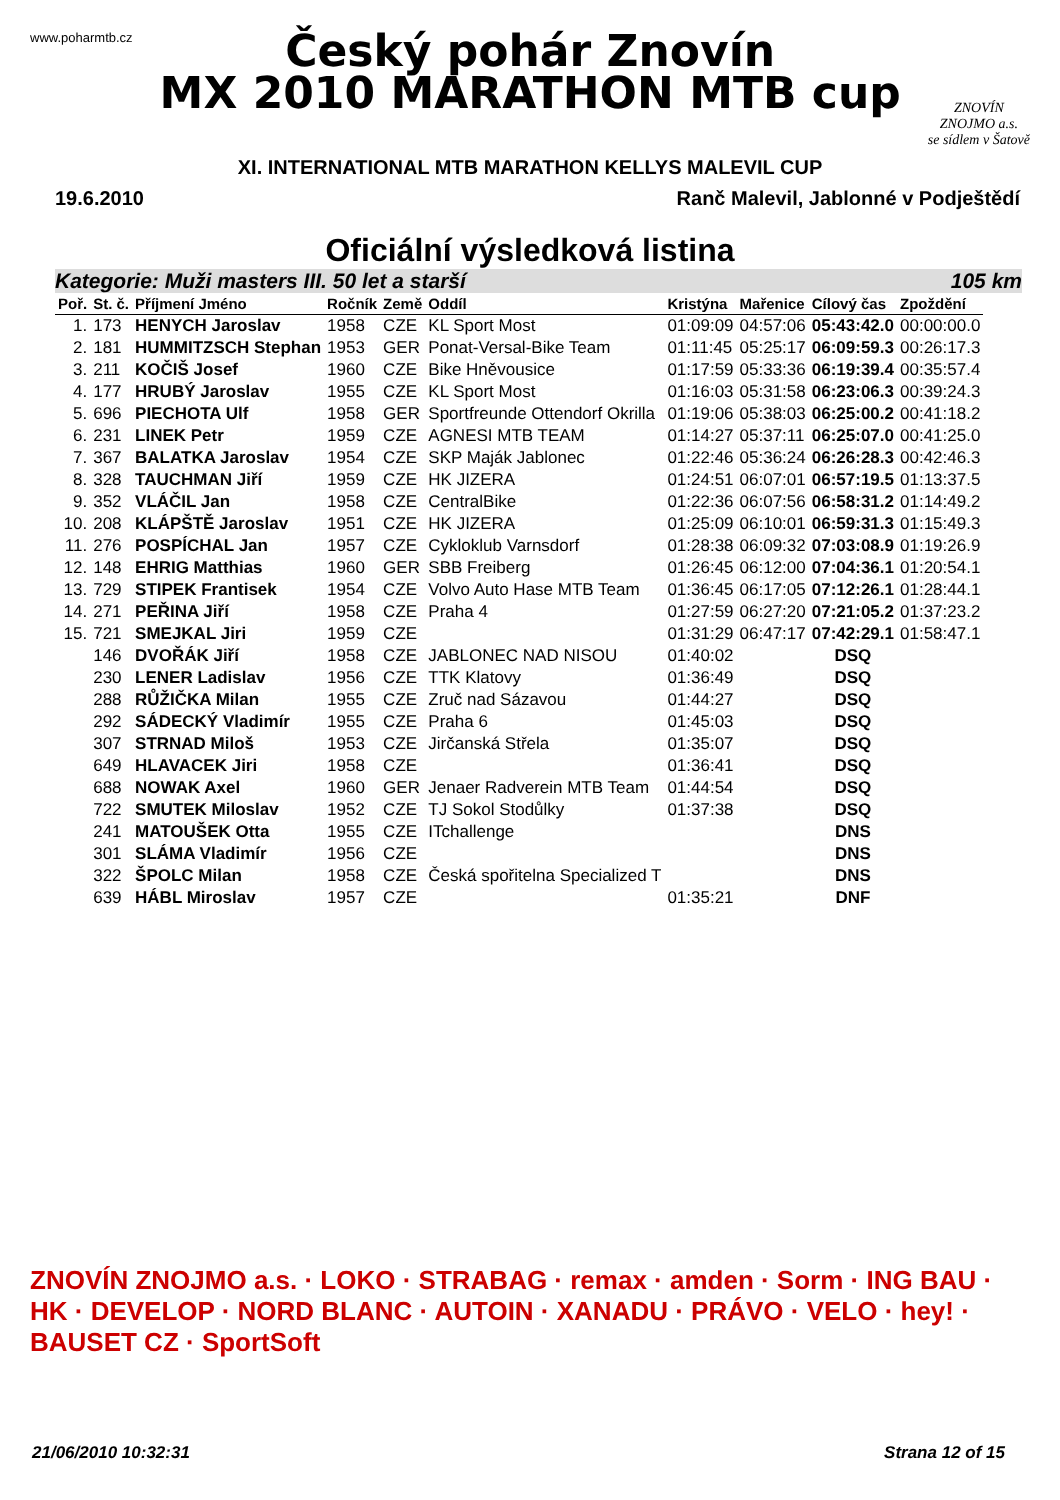www.poharmtb.cz
Český pohár Znovín
MX 2010 MARATHON MTB cup
ZNOVÍN
ZNOJMO a.s.
se sídlem v Šatově
XI. INTERNATIONAL MTB MARATHON KELLYS MALEVIL CUP
19.6.2010 Ranč Malevil, Jablonné v Podještědí
Oficiální výsledková listina
Kategorie: Muži masters III. 50 let a starší 105 km
| Poř. | St. č. | Příjmení Jméno | Ročník | Země | Oddíl | Kristýna | Mařenice | Cílový čas | Zpoždění |
| --- | --- | --- | --- | --- | --- | --- | --- | --- | --- |
| 1. | 173 | HENYCH Jaroslav | 1958 | CZE | KL Sport Most | 01:09:09 | 04:57:06 | 05:43:42.0 | 00:00:00.0 |
| 2. | 181 | HUMMITZSCH Stephan | 1953 | GER | Ponat-Versal-Bike Team | 01:11:45 | 05:25:17 | 06:09:59.3 | 00:26:17.3 |
| 3. | 211 | KOČIŠ Josef | 1960 | CZE | Bike Hněvousice | 01:17:59 | 05:33:36 | 06:19:39.4 | 00:35:57.4 |
| 4. | 177 | HRUBÝ Jaroslav | 1955 | CZE | KL Sport Most | 01:16:03 | 05:31:58 | 06:23:06.3 | 00:39:24.3 |
| 5. | 696 | PIECHOTA Ulf | 1958 | GER | Sportfreunde Ottendorf Okrilla | 01:19:06 | 05:38:03 | 06:25:00.2 | 00:41:18.2 |
| 6. | 231 | LINEK Petr | 1959 | CZE | AGNESI MTB TEAM | 01:14:27 | 05:37:11 | 06:25:07.0 | 00:41:25.0 |
| 7. | 367 | BALATKA Jaroslav | 1954 | CZE | SKP Maják Jablonec | 01:22:46 | 05:36:24 | 06:26:28.3 | 00:42:46.3 |
| 8. | 328 | TAUCHMAN Jiří | 1959 | CZE | HK JIZERA | 01:24:51 | 06:07:01 | 06:57:19.5 | 01:13:37.5 |
| 9. | 352 | VLÁČIL Jan | 1958 | CZE | CentralBike | 01:22:36 | 06:07:56 | 06:58:31.2 | 01:14:49.2 |
| 10. | 208 | KLÁPŠTĚ Jaroslav | 1951 | CZE | HK JIZERA | 01:25:09 | 06:10:01 | 06:59:31.3 | 01:15:49.3 |
| 11. | 276 | POSPÍCHAL Jan | 1957 | CZE | Cykloklub Varnsdorf | 01:28:38 | 06:09:32 | 07:03:08.9 | 01:19:26.9 |
| 12. | 148 | EHRIG Matthias | 1960 | GER | SBB Freiberg | 01:26:45 | 06:12:00 | 07:04:36.1 | 01:20:54.1 |
| 13. | 729 | STIPEK Frantisek | 1954 | CZE | Volvo Auto Hase MTB Team | 01:36:45 | 06:17:05 | 07:12:26.1 | 01:28:44.1 |
| 14. | 271 | PEŘINA Jiří | 1958 | CZE | Praha 4 | 01:27:59 | 06:27:20 | 07:21:05.2 | 01:37:23.2 |
| 15. | 721 | SMEJKAL Jiri | 1959 | CZE | | 01:31:29 | 06:47:17 | 07:42:29.1 | 01:58:47.1 |
| | 146 | DVOŘÁK Jiří | 1958 | CZE | JABLONEC NAD NISOU | 01:40:02 | | DSQ | |
| | 230 | LENER Ladislav | 1956 | CZE | TTK Klatovy | 01:36:49 | | DSQ | |
| | 288 | RŮŽIČKA Milan | 1955 | CZE | Zruč nad Sázavou | 01:44:27 | | DSQ | |
| | 292 | SÁDECKÝ Vladimír | 1955 | CZE | Praha 6 | 01:45:03 | | DSQ | |
| | 307 | STRNAD Miloš | 1953 | CZE | Jirčanská Střela | 01:35:07 | | DSQ | |
| | 649 | HLAVACEK Jiri | 1958 | CZE | | 01:36:41 | | DSQ | |
| | 688 | NOWAK Axel | 1960 | GER | Jenaer Radverein MTB Team | 01:44:54 | | DSQ | |
| | 722 | SMUTEK Miloslav | 1952 | CZE | TJ Sokol Stodůlky | 01:37:38 | | DSQ | |
| | 241 | MATOUŠEK Otta | 1955 | CZE | ITchallenge | | | DNS | |
| | 301 | SLÁMA Vladimír | 1956 | CZE | | | | DNS | |
| | 322 | ŠPOLC Milan | 1958 | CZE | Česká spořitelna Specialized T | | | DNS | |
| | 639 | HÁBL Miroslav | 1957 | CZE | | 01:35:21 | | DNF | |
ZNOVÍN ZNOJMO a.s. · LOKO · STRABAG · remax · amden · Sorm · ING BAU · HK · DEVELOP · NORD BLANC · AUTOIN · XANADU · PRÁVO · VELO · hey! · BAUSET CZ · SportSoft
21/06/2010 10:32:31 Strana 12 of 15